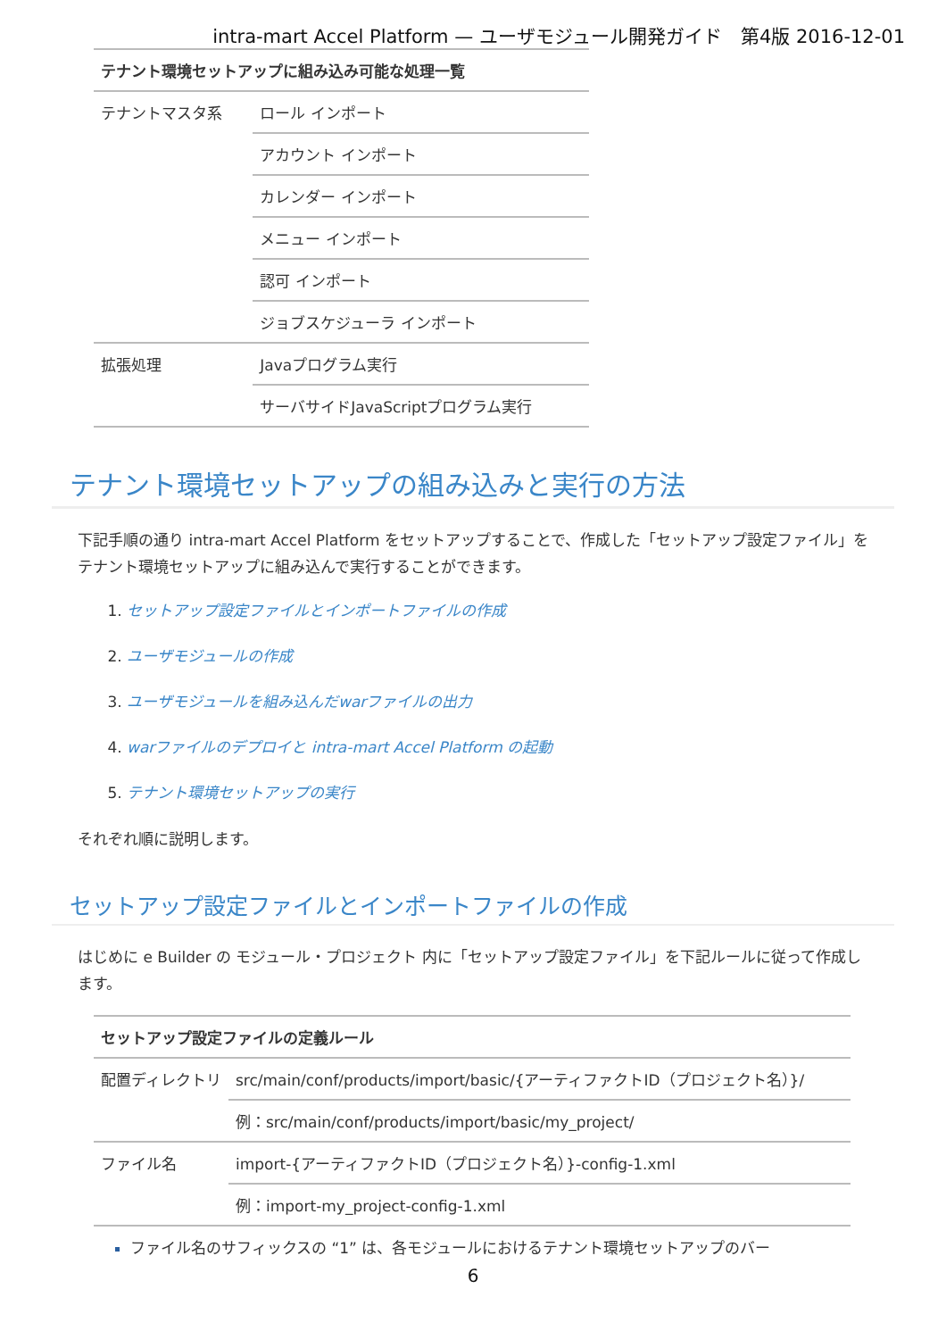intra-mart Accel Platform — ユーザモジュール開発ガイド　第4版 2016-12-01
| テナント環境セットアップに組み込み可能な処理一覧 | |
| --- | --- |
| テナントマスタ系 | ロール インポート |
| | アカウント インポート |
| | カレンダー インポート |
| | メニュー インポート |
| | 認可 インポート |
| | ジョブスケジューラ インポート |
| 拡張処理 | Javaプログラム実行 |
| | サーバサイドJavaScriptプログラム実行 |
テナント環境セットアップの組み込みと実行の方法
下記手順の通り intra-mart Accel Platform をセットアップすることで、作成した「セットアップ設定ファイル」を
テナント環境セットアップに組み込んで実行することができます。
1. セットアップ設定ファイルとインポートファイルの作成
2. ユーザモジュールの作成
3. ユーザモジュールを組み込んだwarファイルの出力
4. warファイルのデプロイと intra-mart Accel Platform の起動
5. テナント環境セットアップの実行
それぞれ順に説明します。
セットアップ設定ファイルとインポートファイルの作成
はじめに e Builder の モジュール・プロジェクト 内に「セットアップ設定ファイル」を下記ルールに従って作成します。
| セットアップ設定ファイルの定義ルール | |
| --- | --- |
| 配置ディレクトリ | src/main/conf/products/import/basic/{アーティファクトID（プロジェクト名）}/ |
| | 例：src/main/conf/products/import/basic/my_project/ |
| ファイル名 | import-{アーティファクトID（プロジェクト名）}-config-1.xml |
| | 例：import-my_project-config-1.xml |
ファイル名のサフィックスの “1” は、各モジュールにおけるテナント環境セットアップのバー
6